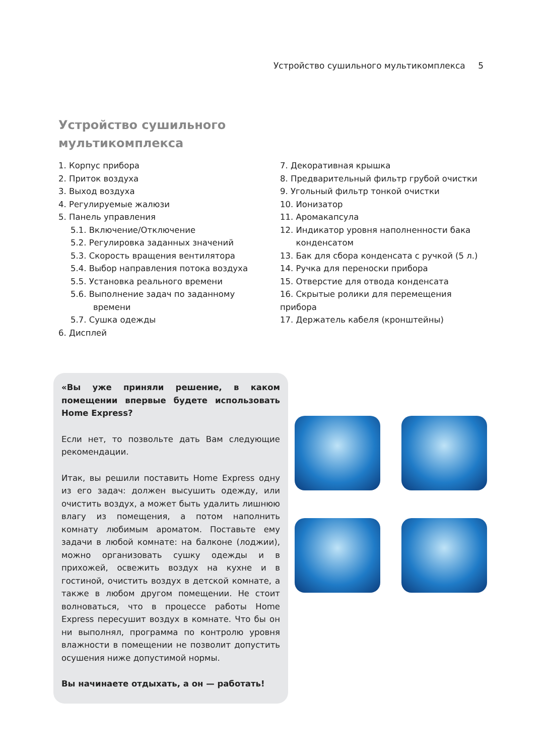Устройство сушильного мультикомплекса 5
Устройство сушильного
мультикомплекса
1. Корпус прибора
2. Приток воздуха
3. Выход воздуха
4. Регулируемые жалюзи
5. Панель управления
5.1. Включение/Отключение
5.2. Регулировка заданных значений
5.3. Скорость вращения вентилятора
5.4. Выбор направления потока воздуха
5.5. Установка реального времени
5.6. Выполнение задач по заданному
времени
5.7. Сушка одежды
6. Дисплей
7. Декоративная крышка
8. Предварительный фильтр грубой очистки
9. Угольный фильтр тонкой очистки
10. Ионизатор
11. Аромакапсула
12. Индикатор уровня наполненности бака
конденсатом
13. Бак для сбора конденсата с ручкой (5 л.)
14. Ручка для переноски прибора
15. Отверстие для отвода конденсата
16. Скрытые ролики для перемещения прибора
17. Держатель кабеля (кронштейны)
«Вы уже приняли решение, в каком помещении впервые будете использовать Home Express?
Если нет, то позвольте дать Вам следующие рекомендации.
Итак, вы решили поставить Home Express одну из его задач: должен высушить одежду, или очистить воздух, а может быть удалить лишнюю влагу из помещения, а потом наполнить комнату любимым ароматом. Поставьте ему задачи в любой комнате: на балконе (лоджии), можно организовать сушку одежды и в прихожей, освежить воздух на кухне и в гостиной, очистить воздух в детской комнате, а также в любом другом помещении. Не стоит волноваться, что в процессе работы Home Express пересушит воздух в комнате. Что бы он ни выполнял, программа по контролю уровня влажности в помещении не позволит допустить осушения ниже допустимой нормы.
Вы начинаете отдыхать, а он — работать!